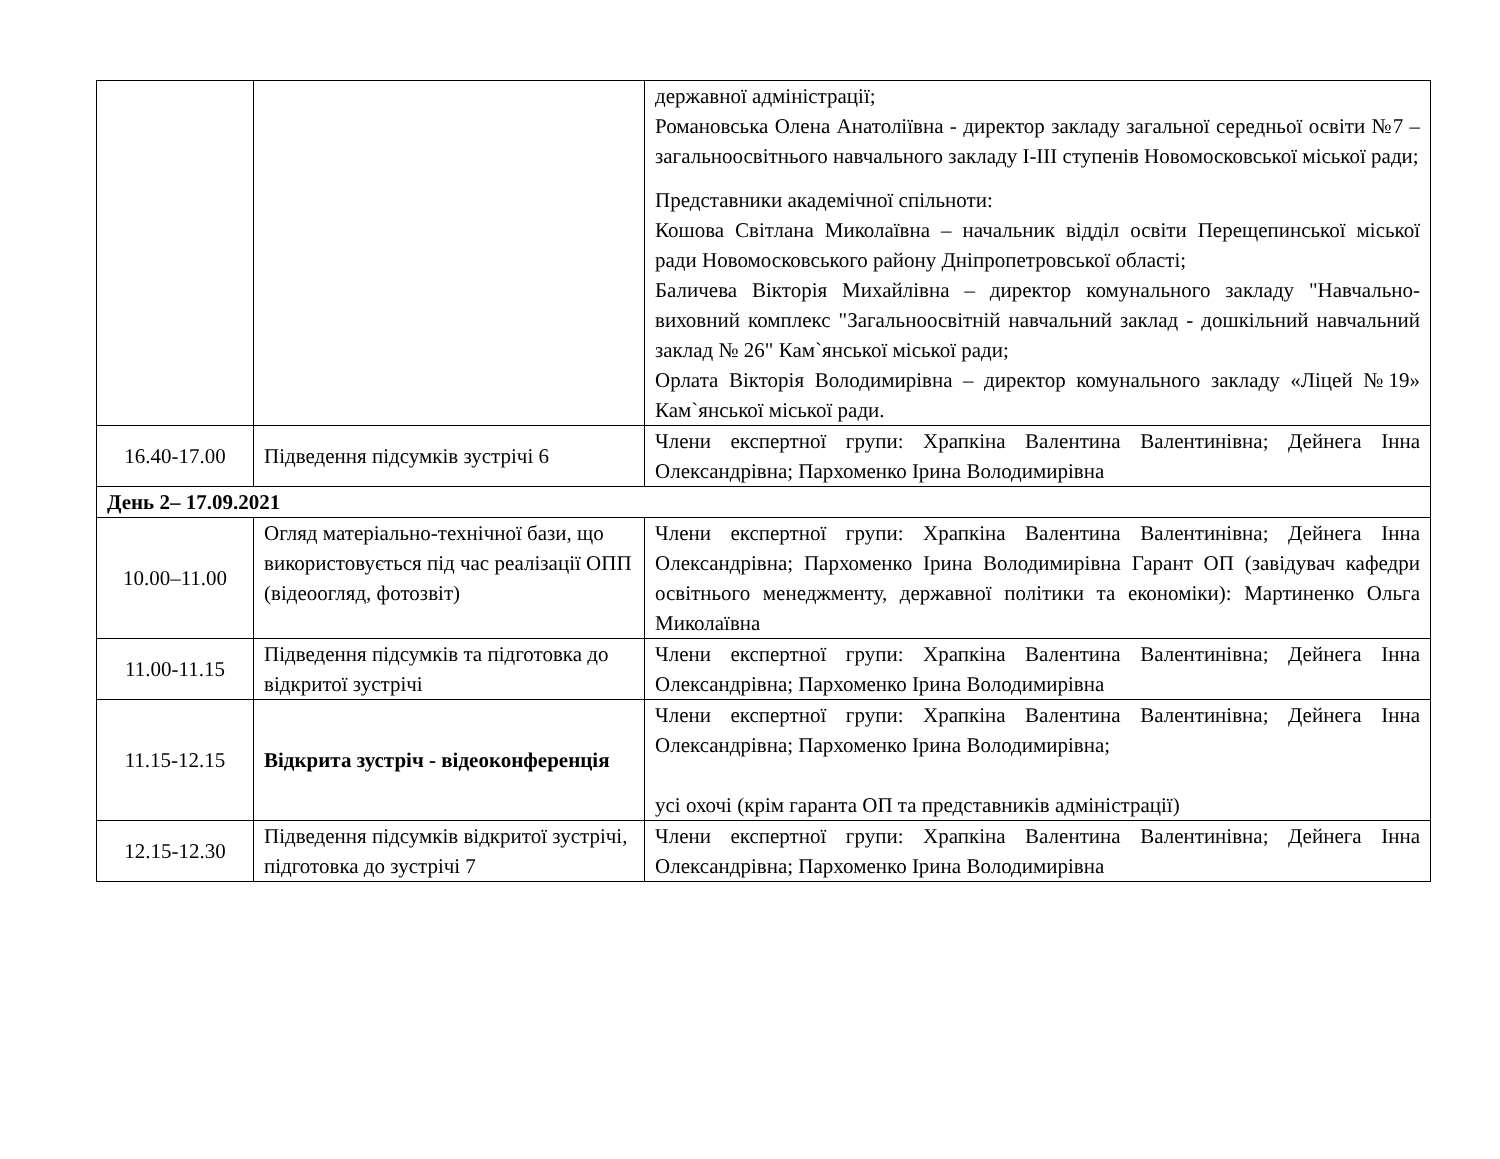| | | державної адміністрації; Романовська Олена Анатоліївна - директор закладу загальної середньої освіти №7 – загальноосвітнього навчального закладу I-III ступенів Новомосковської міської ради; Представники академічної спільноти: Кошова Світлана Миколаївна – начальник відділ освіти Перещепинської міської ради Новомосковського району Дніпропетровської області; Баличева Вікторія Михайлівна – директор комунального закладу "Навчально-виховний комплекс "Загальноосвітній навчальний заклад - дошкільний навчальний заклад № 26" Кам`янської міської ради; Орлата Вікторія Володимирівна – директор комунального закладу «Ліцей №19» Кам`янської міської ради. |
| 16.40-17.00 | Підведення підсумків зустрічі 6 | Члени експертної групи: Храпкіна Валентина Валентинівна; Дейнега Інна Олександрівна; Пархоменко Ірина Володимирівна |
| День 2– 17.09.2021 | | |
| 10.00–11.00 | Огляд матеріально-технічної бази, що використовується під час реалізації ОПП (відеоогляд, фотозвіт) | Члени експертної групи: Храпкіна Валентина Валентинівна; Дейнега Інна Олександрівна; Пархоменко Ірина Володимирівна Гарант ОП (завідувач кафедри освітнього менеджменту, державної політики та економіки): Мартиненко Ольга Миколаївна |
| 11.00-11.15 | Підведення підсумків та підготовка до відкритої зустрічі | Члени експертної групи: Храпкіна Валентина Валентинівна; Дейнега Інна Олександрівна; Пархоменко Ірина Володимирівна |
| 11.15-12.15 | Відкрита зустріч - відеоконференція | Члени експертної групи: Храпкіна Валентина Валентинівна; Дейнега Інна Олександрівна; Пархоменко Ірина Володимирівна; усі охочі (крім гаранта ОП та представників адміністрації) |
| 12.15-12.30 | Підведення підсумків відкритої зустрічі, підготовка до зустрічі 7 | Члени експертної групи: Храпкіна Валентина Валентинівна; Дейнега Інна Олександрівна; Пархоменко Ірина Володимирівна |